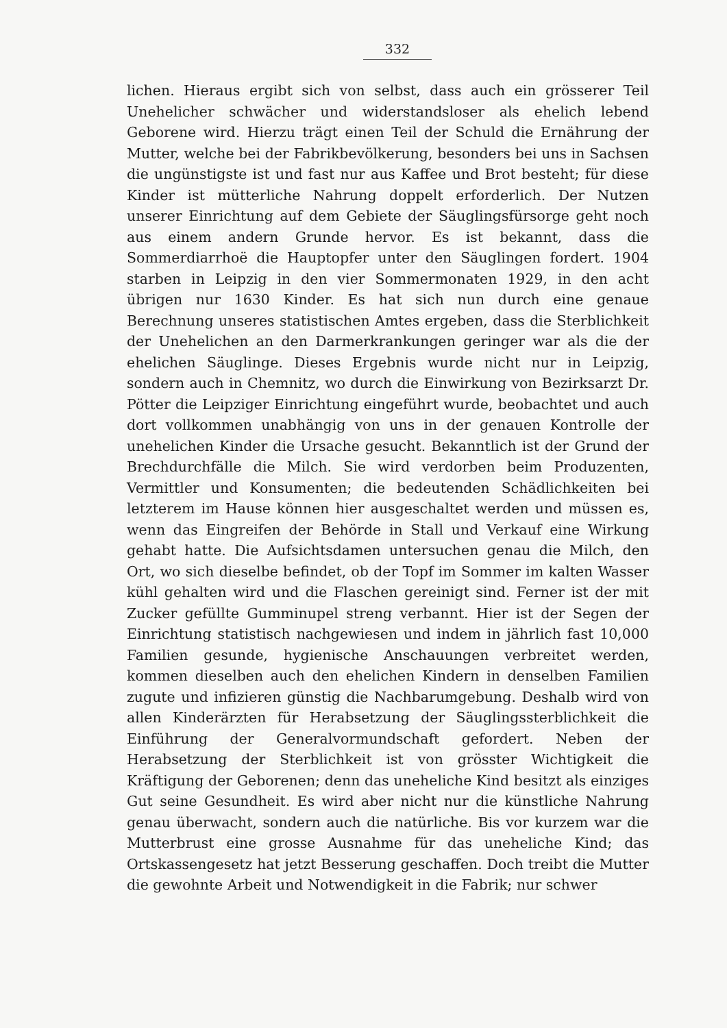332
lichen. Hieraus ergibt sich von selbst, dass auch ein grösserer Teil Unehelicher schwächer und widerstandsloser als ehelich lebend Geborene wird. Hierzu trägt einen Teil der Schuld die Ernährung der Mutter, welche bei der Fabrikbevölkerung, besonders bei uns in Sachsen die ungünstigste ist und fast nur aus Kaffee und Brot besteht; für diese Kinder ist mütterliche Nahrung doppelt erforderlich. Der Nutzen unserer Einrichtung auf dem Gebiete der Säuglingsfürsorge geht noch aus einem andern Grunde hervor. Es ist bekannt, dass die Sommerdiarrhoë die Hauptopfer unter den Säuglingen fordert. 1904 starben in Leipzig in den vier Sommermonaten 1929, in den acht übrigen nur 1630 Kinder. Es hat sich nun durch eine genaue Berechnung unseres statistischen Amtes ergeben, dass die Sterblichkeit der Unehelichen an den Darmerkrankungen geringer war als die der ehelichen Säuglinge. Dieses Ergebnis wurde nicht nur in Leipzig, sondern auch in Chemnitz, wo durch die Einwirkung von Bezirksarzt Dr. Pötter die Leipziger Einrichtung eingeführt wurde, beobachtet und auch dort vollkommen unabhängig von uns in der genauen Kontrolle der unehelichen Kinder die Ursache gesucht. Bekanntlich ist der Grund der Brechdurchfälle die Milch. Sie wird verdorben beim Produzenten, Vermittler und Konsumenten; die bedeutenden Schädlichkeiten bei letzterem im Hause können hier ausgeschaltet werden und müssen es, wenn das Eingreifen der Behörde in Stall und Verkauf eine Wirkung gehabt hatte. Die Aufsichtsdamen untersuchen genau die Milch, den Ort, wo sich dieselbe befindet, ob der Topf im Sommer im kalten Wasser kühl gehalten wird und die Flaschen gereinigt sind. Ferner ist der mit Zucker gefüllte Gumminupel streng verbannt. Hier ist der Segen der Einrichtung statistisch nachgewiesen und indem in jährlich fast 10,000 Familien gesunde, hygienische Anschauungen verbreitet werden, kommen dieselben auch den ehelichen Kindern in denselben Familien zugute und infizieren günstig die Nachbarumgebung. Deshalb wird von allen Kinderärzten für Herabsetzung der Säuglingssterblichkeit die Einführung der Generalvormundschaft gefordert. Neben der Herabsetzung der Sterblichkeit ist von grösster Wichtigkeit die Kräftigung der Geborenen; denn das uneheliche Kind besitzt als einziges Gut seine Gesundheit. Es wird aber nicht nur die künstliche Nahrung genau überwacht, sondern auch die natürliche. Bis vor kurzem war die Mutterbrust eine grosse Ausnahme für das uneheliche Kind; das Ortskassengesetz hat jetzt Besserung geschaffen. Doch treibt die Mutter die gewohnte Arbeit und Notwendigkeit in die Fabrik; nur schwer